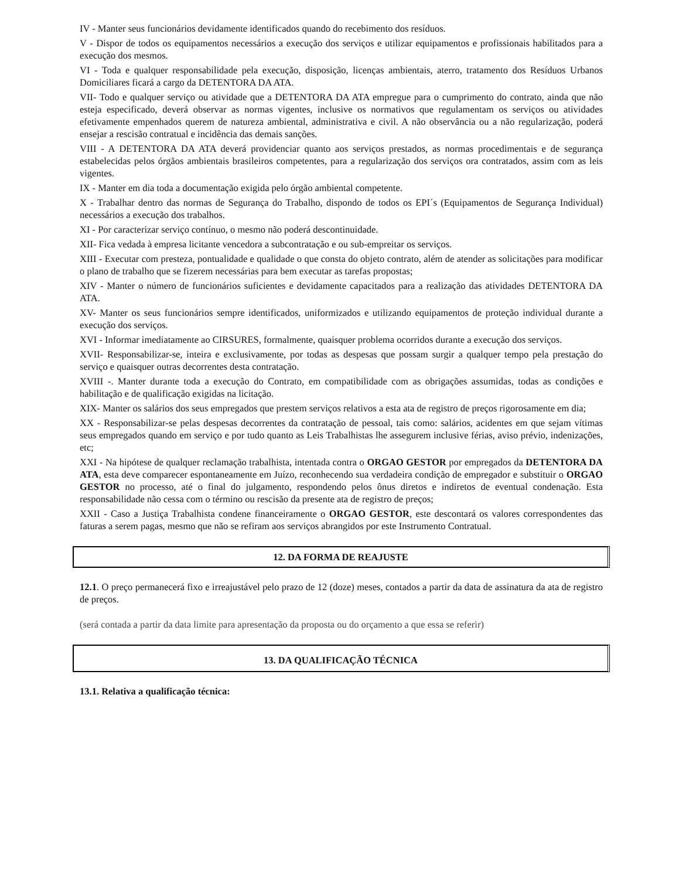IV - Manter seus funcionários devidamente identificados quando do recebimento dos resíduos.
V - Dispor de todos os equipamentos necessários a execução dos serviços e utilizar equipamentos e profissionais habilitados para a execução dos mesmos.
VI - Toda e qualquer responsabilidade pela execução, disposição, licenças ambientais, aterro, tratamento dos Resíduos Urbanos Domiciliares ficará a cargo da DETENTORA DA ATA.
VII- Todo e qualquer serviço ou atividade que a DETENTORA DA ATA empregue para o cumprimento do contrato, ainda que não esteja especificado, deverá observar as normas vigentes, inclusive os normativos que regulamentam os serviços ou atividades efetivamente empenhados querem de natureza ambiental, administrativa e civil. A não observância ou a não regularização, poderá ensejar a rescisão contratual e incidência das demais sanções.
VIII - A DETENTORA DA ATA deverá providenciar quanto aos serviços prestados, as normas procedimentais e de segurança estabelecidas pelos órgãos ambientais brasileiros competentes, para a regularização dos serviços ora contratados, assim com as leis vigentes.
IX - Manter em dia toda a documentação exigida pelo órgão ambiental competente.
X - Trabalhar dentro das normas de Segurança do Trabalho, dispondo de todos os EPI´s (Equipamentos de Segurança Individual) necessários a execução dos trabalhos.
XI - Por caracterizar serviço contínuo, o mesmo não poderá descontinuidade.
XII- Fica vedada à empresa licitante vencedora a subcontratação e ou sub-empreitar os serviços.
XIII - Executar com presteza, pontualidade e qualidade o que consta do objeto contrato, além de atender as solicitações para modificar o plano de trabalho que se fizerem necessárias para bem executar as tarefas propostas;
XIV - Manter o número de funcionários suficientes e devidamente capacitados para a realização das atividades DETENTORA DA ATA.
XV- Manter os seus funcionários sempre identificados, uniformizados e utilizando equipamentos de proteção individual durante a execução dos serviços.
XVI - Informar imediatamente ao CIRSURES, formalmente, quaisquer problema ocorridos durante a execução dos serviços.
XVII- Responsabilizar-se, inteira e exclusivamente, por todas as despesas que possam surgir a qualquer tempo pela prestação do serviço e quaisquer outras decorrentes desta contratação.
XVIII -. Manter durante toda a execução do Contrato, em compatibilidade com as obrigações assumidas, todas as condições e habilitação e de qualificação exigidas na licitação.
XIX- Manter os salários dos seus empregados que prestem serviços relativos a esta ata de registro de preços rigorosamente em dia;
XX - Responsabilizar-se pelas despesas decorrentes da contratação de pessoal, tais como: salários, acidentes em que sejam vítimas seus empregados quando em serviço e por tudo quanto as Leis Trabalhistas lhe assegurem inclusive férias, aviso prévio, indenizações, etc;
XXI - Na hipótese de qualquer reclamação trabalhista, intentada contra o ORGAO GESTOR por empregados da DETENTORA DA ATA, esta deve comparecer espontaneamente em Juízo, reconhecendo sua verdadeira condição de empregador e substituir o ORGAO GESTOR no processo, até o final do julgamento, respondendo pelos ônus diretos e indiretos de eventual condenação. Esta responsabilidade não cessa com o término ou rescisão da presente ata de registro de preços;
XXII - Caso a Justiça Trabalhista condene financeiramente o ORGAO GESTOR, este descontará os valores correspondentes das faturas a serem pagas, mesmo que não se refiram aos serviços abrangidos por este Instrumento Contratual.
12. DA FORMA DE REAJUSTE
12.1. O preço permanecerá fixo e irreajustável pelo prazo de 12 (doze) meses, contados a partir da data de assinatura da ata de registro de preços.
(será contada a partir da data limite para apresentação da proposta ou do orçamento a que essa se referir)
13. DA QUALIFICAÇÃO TÉCNICA
13.1. Relativa a qualificação técnica: